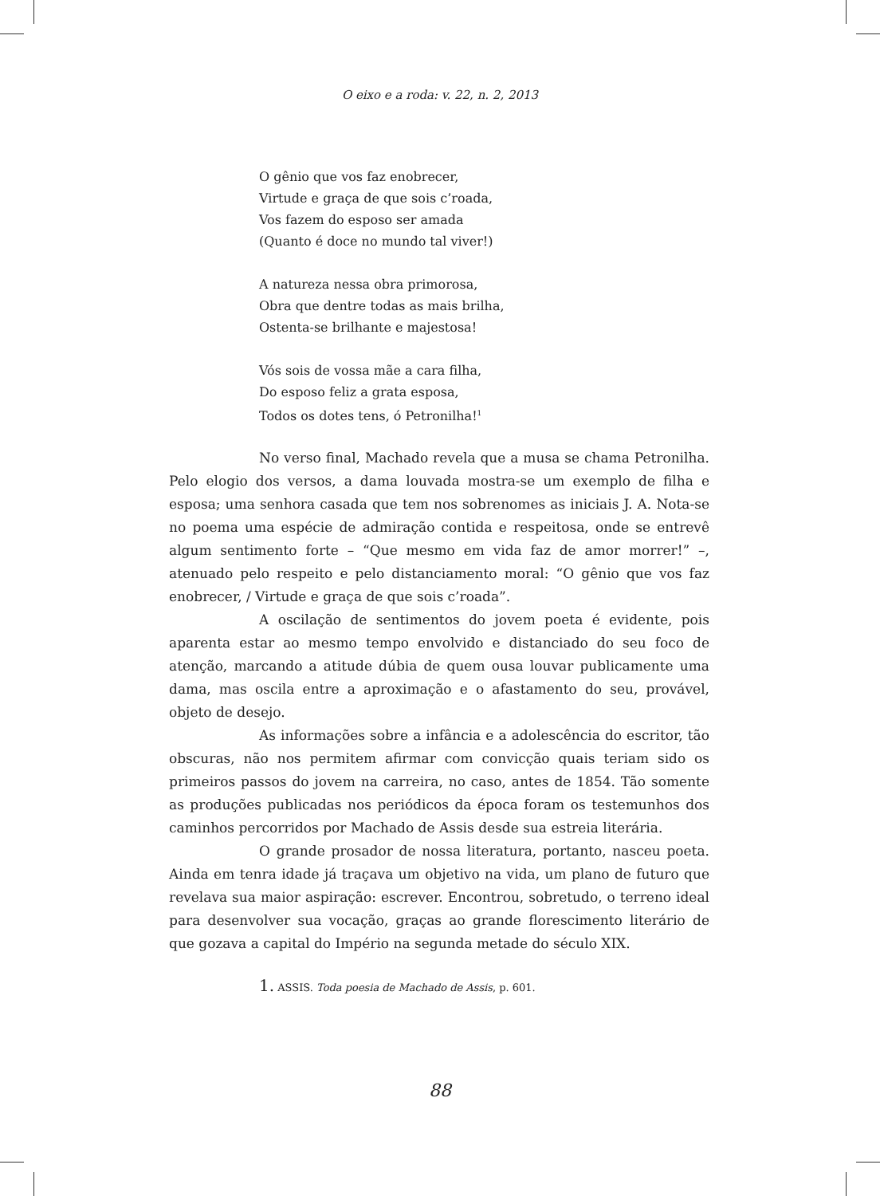O eixo e a roda: v. 22, n. 2, 2013
O gênio que vos faz enobrecer,
Virtude e graça de que sois c’roada,
Vos fazem do esposo ser amada
(Quanto é doce no mundo tal viver!)
A natureza nessa obra primorosa,
Obra que dentre todas as mais brilha,
Ostenta-se brilhante e majestosa!
Vós sois de vossa mãe a cara filha,
Do esposo feliz a grata esposa,
Todos os dotes tens, ó Petronilha!<sup>1</sup>
No verso final, Machado revela que a musa se chama Petronilha. Pelo elogio dos versos, a dama louvada mostra-se um exemplo de filha e esposa; uma senhora casada que tem nos sobrenomes as iniciais J. A. Nota-se no poema uma espécie de admiração contida e respeitosa, onde se entrevê algum sentimento forte – “Que mesmo em vida faz de amor morrer!” –, atenuado pelo respeito e pelo distanciamento moral: “O gênio que vos faz enobrecer, / Virtude e graça de que sois c’roada”.
A oscilação de sentimentos do jovem poeta é evidente, pois aparenta estar ao mesmo tempo envolvido e distanciado do seu foco de atenção, marcando a atitude dúbia de quem ousa louvar publicamente uma dama, mas oscila entre a aproximação e o afastamento do seu, provável, objeto de desejo.
As informações sobre a infância e a adolescência do escritor, tão obscuras, não nos permitem afirmar com convicção quais teriam sido os primeiros passos do jovem na carreira, no caso, antes de 1854. Tão somente as produções publicadas nos periódicos da época foram os testemunhos dos caminhos percorridos por Machado de Assis desde sua estreia literária.
O grande prosador de nossa literatura, portanto, nasceu poeta. Ainda em tenra idade já traçava um objetivo na vida, um plano de futuro que revelava sua maior aspiração: escrever. Encontrou, sobretudo, o terreno ideal para desenvolver sua vocação, graças ao grande florescimento literário de que gozava a capital do Império na segunda metade do século XIX.
1. ASSIS. Toda poesia de Machado de Assis, p. 601.
88